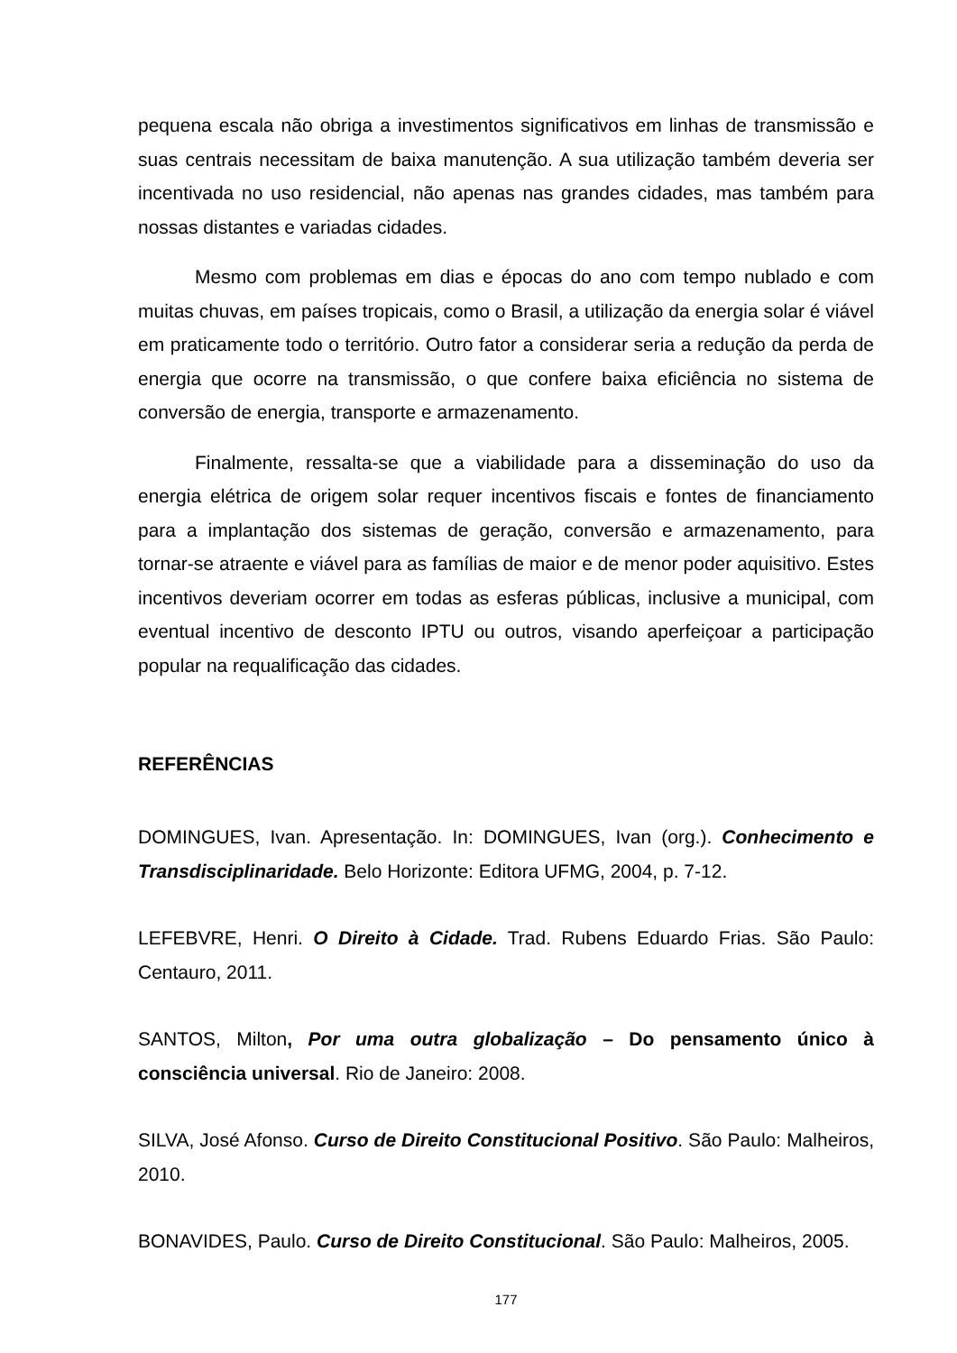pequena escala não obriga a investimentos significativos em linhas de transmissão e suas centrais necessitam de baixa manutenção. A sua utilização também deveria ser incentivada no uso residencial, não apenas nas grandes cidades, mas também para nossas distantes e variadas cidades.
Mesmo com problemas em dias e épocas do ano com tempo nublado e com muitas chuvas, em países tropicais, como o Brasil, a utilização da energia solar é viável em praticamente todo o território. Outro fator a considerar seria a redução da perda de energia que ocorre na transmissão, o que confere baixa eficiência no sistema de conversão de energia, transporte e armazenamento.
Finalmente, ressalta-se que a viabilidade para a disseminação do uso da energia elétrica de origem solar requer incentivos fiscais e fontes de financiamento para a implantação dos sistemas de geração, conversão e armazenamento, para tornar-se atraente e viável para as famílias de maior e de menor poder aquisitivo. Estes incentivos deveriam ocorrer em todas as esferas públicas, inclusive a municipal, com eventual incentivo de desconto IPTU ou outros, visando aperfeiçoar a participação popular na requalificação das cidades.
REFERÊNCIAS
DOMINGUES, Ivan. Apresentação. In: DOMINGUES, Ivan (org.). Conhecimento e Transdisciplinaridade. Belo Horizonte: Editora UFMG, 2004, p. 7-12.
LEFEBVRE, Henri. O Direito à Cidade. Trad. Rubens Eduardo Frias. São Paulo: Centauro, 2011.
SANTOS, Milton, Por uma outra globalização – Do pensamento único à consciência universal. Rio de Janeiro: 2008.
SILVA, José Afonso. Curso de Direito Constitucional Positivo. São Paulo: Malheiros, 2010.
BONAVIDES, Paulo. Curso de Direito Constitucional. São Paulo: Malheiros, 2005.
177